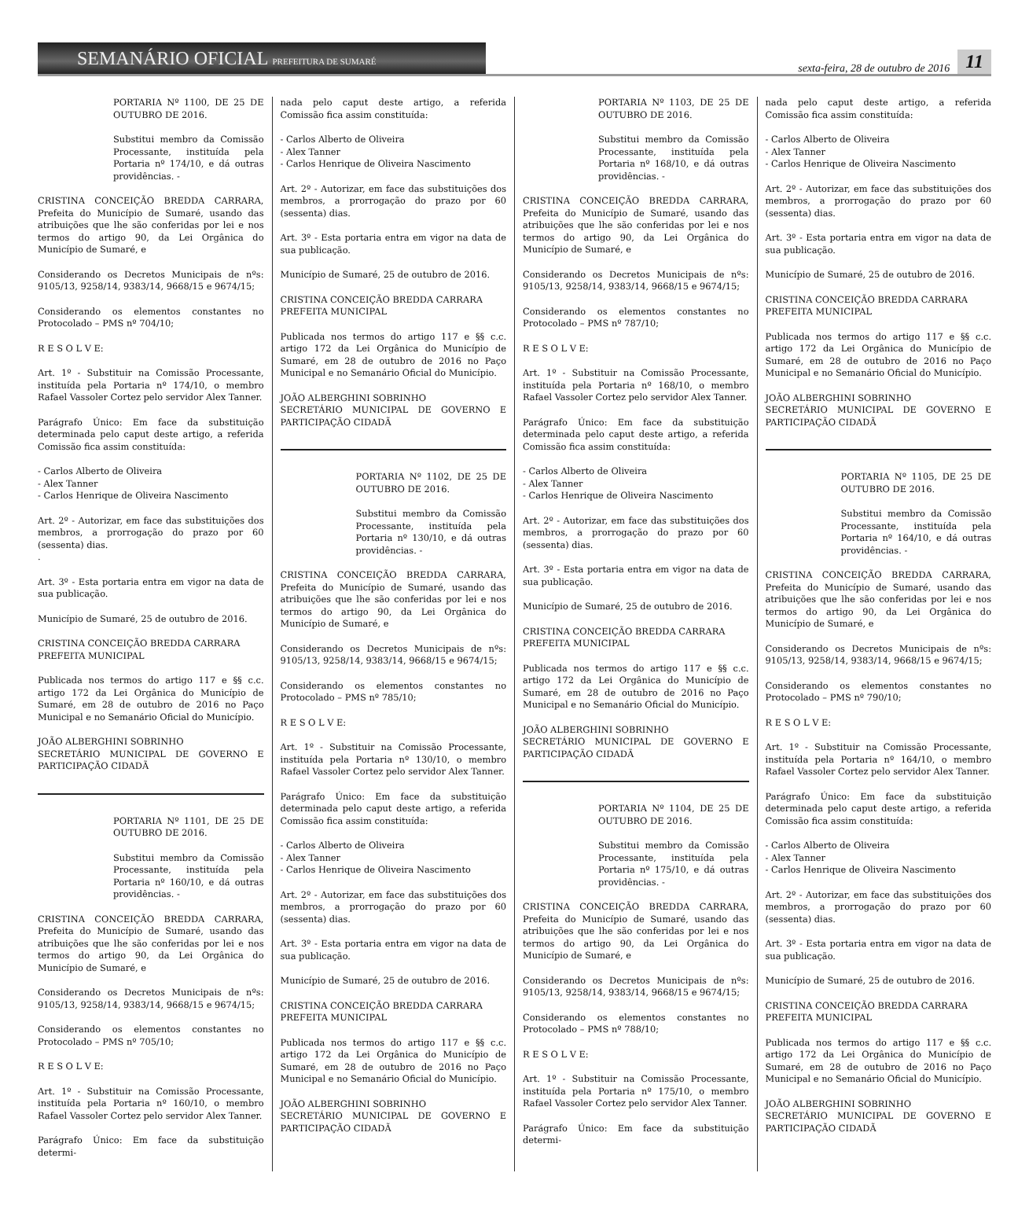SEMANÁRIO OFICIAL PREFEITURA DE SUMARÉ
sexta-feira, 28 de outubro de 2016 11
PORTARIA Nº 1100, DE 25 DE OUTUBRO DE 2016.
Substitui membro da Comissão Processante, instituída pela Portaria nº 174/10, e dá outras providências. -
CRISTINA CONCEIÇÃO BREDDA CARRARA, Prefeita do Município de Sumaré, usando das atribuições que lhe são conferidas por lei e nos termos do artigo 90, da Lei Orgânica do Município de Sumaré, e
Considerando os Decretos Municipais de nºs: 9105/13, 9258/14, 9383/14, 9668/15 e 9674/15;
Considerando os elementos constantes no Protocolado – PMS nº 704/10;
R E S O L V E:
Art. 1º - Substituir na Comissão Processante, instituída pela Portaria nº 174/10, o membro Rafael Vassoler Cortez pelo servidor Alex Tanner.
Parágrafo Único: Em face da substituição determinada pelo caput deste artigo, a referida Comissão fica assim constituída:
- Carlos Alberto de Oliveira
- Alex Tanner
- Carlos Henrique de Oliveira Nascimento
Art. 2º - Autorizar, em face das substituições dos membros, a prorrogação do prazo por 60 (sessenta) dias.
.
Art. 3º - Esta portaria entra em vigor na data de sua publicação.
Município de Sumaré, 25 de outubro de 2016.
CRISTINA CONCEIÇÃO BREDDA CARRARA
PREFEITA MUNICIPAL
Publicada nos termos do artigo 117 e §§ c.c. artigo 172 da Lei Orgânica do Município de Sumaré, em 28 de outubro de 2016 no Paço Municipal e no Semanário Oficial do Município.
JOÃO ALBERGHINI SOBRINHO
SECRETÁRIO MUNICIPAL DE GOVERNO E PARTICIPAÇÃO CIDADÃ
PORTARIA Nº 1101, DE 25 DE OUTUBRO DE 2016.
Substitui membro da Comissão Processante, instituída pela Portaria nº 160/10, e dá outras providências. -
CRISTINA CONCEIÇÃO BREDDA CARRARA, Prefeita do Município de Sumaré, usando das atribuições que lhe são conferidas por lei e nos termos do artigo 90, da Lei Orgânica do Município de Sumaré, e
Considerando os Decretos Municipais de nºs: 9105/13, 9258/14, 9383/14, 9668/15 e 9674/15;
Considerando os elementos constantes no Protocolado – PMS nº 705/10;
R E S O L V E:
Art. 1º - Substituir na Comissão Processante, instituída pela Portaria nº 160/10, o membro Rafael Vassoler Cortez pelo servidor Alex Tanner.
Parágrafo Único: Em face da substituição determi-
nada pelo caput deste artigo, a referida Comissão fica assim constituída:
- Carlos Alberto de Oliveira
- Alex Tanner
- Carlos Henrique de Oliveira Nascimento
Art. 2º - Autorizar, em face das substituições dos membros, a prorrogação do prazo por 60 (sessenta) dias.
Art. 3º - Esta portaria entra em vigor na data de sua publicação.
Município de Sumaré, 25 de outubro de 2016.
CRISTINA CONCEIÇÃO BREDDA CARRARA
PREFEITA MUNICIPAL
Publicada nos termos do artigo 117 e §§ c.c. artigo 172 da Lei Orgânica do Município de Sumaré, em 28 de outubro de 2016 no Paço Municipal e no Semanário Oficial do Município.
JOÃO ALBERGHINI SOBRINHO
SECRETÁRIO MUNICIPAL DE GOVERNO E PARTICIPAÇÃO CIDADÃ
PORTARIA Nº 1102, DE 25 DE OUTUBRO DE 2016.
Substitui membro da Comissão Processante, instituída pela Portaria nº 130/10, e dá outras providências. -
CRISTINA CONCEIÇÃO BREDDA CARRARA, Prefeita do Município de Sumaré, usando das atribuições que lhe são conferidas por lei e nos termos do artigo 90, da Lei Orgânica do Município de Sumaré, e
Considerando os Decretos Municipais de nºs: 9105/13, 9258/14, 9383/14, 9668/15 e 9674/15;
Considerando os elementos constantes no Protocolado – PMS nº 785/10;
R E S O L V E:
Art. 1º - Substituir na Comissão Processante, instituída pela Portaria nº 130/10, o membro Rafael Vassoler Cortez pelo servidor Alex Tanner.
Parágrafo Único: Em face da substituição determinada pelo caput deste artigo, a referida Comissão fica assim constituída:
- Carlos Alberto de Oliveira
- Alex Tanner
- Carlos Henrique de Oliveira Nascimento
Art. 2º - Autorizar, em face das substituições dos membros, a prorrogação do prazo por 60 (sessenta) dias.
Art. 3º - Esta portaria entra em vigor na data de sua publicação.
Município de Sumaré, 25 de outubro de 2016.
CRISTINA CONCEIÇÃO BREDDA CARRARA
PREFEITA MUNICIPAL
Publicada nos termos do artigo 117 e §§ c.c. artigo 172 da Lei Orgânica do Município de Sumaré, em 28 de outubro de 2016 no Paço Municipal e no Semanário Oficial do Município.
JOÃO ALBERGHINI SOBRINHO
SECRETÁRIO MUNICIPAL DE GOVERNO E PARTICIPAÇÃO CIDADÃ
PORTARIA Nº 1103, DE 25 DE OUTUBRO DE 2016.
Substitui membro da Comissão Processante, instituída pela Portaria nº 168/10, e dá outras providências. -
CRISTINA CONCEIÇÃO BREDDA CARRARA, Prefeita do Município de Sumaré, usando das atribuições que lhe são conferidas por lei e nos termos do artigo 90, da Lei Orgânica do Município de Sumaré, e
Considerando os Decretos Municipais de nºs: 9105/13, 9258/14, 9383/14, 9668/15 e 9674/15;
Considerando os elementos constantes no Protocolado – PMS nº 787/10;
R E S O L V E:
Art. 1º - Substituir na Comissão Processante, instituída pela Portaria nº 168/10, o membro Rafael Vassoler Cortez pelo servidor Alex Tanner.
Parágrafo Único: Em face da substituição determinada pelo caput deste artigo, a referida Comissão fica assim constituída:
- Carlos Alberto de Oliveira
- Alex Tanner
- Carlos Henrique de Oliveira Nascimento
Art. 2º - Autorizar, em face das substituições dos membros, a prorrogação do prazo por 60 (sessenta) dias.
Art. 3º - Esta portaria entra em vigor na data de sua publicação.
Município de Sumaré, 25 de outubro de 2016.
CRISTINA CONCEIÇÃO BREDDA CARRARA
PREFEITA MUNICIPAL
Publicada nos termos do artigo 117 e §§ c.c. artigo 172 da Lei Orgânica do Município de Sumaré, em 28 de outubro de 2016 no Paço Municipal e no Semanário Oficial do Município.
JOÃO ALBERGHINI SOBRINHO
SECRETÁRIO MUNICIPAL DE GOVERNO E PARTICIPAÇÃO CIDADÃ
PORTARIA Nº 1104, DE 25 DE OUTUBRO DE 2016.
Substitui membro da Comissão Processante, instituída pela Portaria nº 175/10, e dá outras providências. -
CRISTINA CONCEIÇÃO BREDDA CARRARA, Prefeita do Município de Sumaré, usando das atribuições que lhe são conferidas por lei e nos termos do artigo 90, da Lei Orgânica do Município de Sumaré, e
Considerando os Decretos Municipais de nºs: 9105/13, 9258/14, 9383/14, 9668/15 e 9674/15;
Considerando os elementos constantes no Protocolado – PMS nº 788/10;
R E S O L V E:
Art. 1º - Substituir na Comissão Processante, instituída pela Portaria nº 175/10, o membro Rafael Vassoler Cortez pelo servidor Alex Tanner.
Parágrafo Único: Em face da substituição determi-
nada pelo caput deste artigo, a referida Comissão fica assim constituída:
- Carlos Alberto de Oliveira
- Alex Tanner
- Carlos Henrique de Oliveira Nascimento
Art. 2º - Autorizar, em face das substituições dos membros, a prorrogação do prazo por 60 (sessenta) dias.
Art. 3º - Esta portaria entra em vigor na data de sua publicação.
Município de Sumaré, 25 de outubro de 2016.
CRISTINA CONCEIÇÃO BREDDA CARRARA
PREFEITA MUNICIPAL
Publicada nos termos do artigo 117 e §§ c.c. artigo 172 da Lei Orgânica do Município de Sumaré, em 28 de outubro de 2016 no Paço Municipal e no Semanário Oficial do Município.
JOÃO ALBERGHINI SOBRINHO
SECRETÁRIO MUNICIPAL DE GOVERNO E PARTICIPAÇÃO CIDADÃ
PORTARIA Nº 1105, DE 25 DE OUTUBRO DE 2016.
Substitui membro da Comissão Processante, instituída pela Portaria nº 164/10, e dá outras providências. -
CRISTINA CONCEIÇÃO BREDDA CARRARA, Prefeita do Município de Sumaré, usando das atribuições que lhe são conferidas por lei e nos termos do artigo 90, da Lei Orgânica do Município de Sumaré, e
Considerando os Decretos Municipais de nºs: 9105/13, 9258/14, 9383/14, 9668/15 e 9674/15;
Considerando os elementos constantes no Protocolado – PMS nº 790/10;
R E S O L V E:
Art. 1º - Substituir na Comissão Processante, instituída pela Portaria nº 164/10, o membro Rafael Vassoler Cortez pelo servidor Alex Tanner.
Parágrafo Único: Em face da substituição determinada pelo caput deste artigo, a referida Comissão fica assim constituída:
- Carlos Alberto de Oliveira
- Alex Tanner
- Carlos Henrique de Oliveira Nascimento
Art. 2º - Autorizar, em face das substituições dos membros, a prorrogação do prazo por 60 (sessenta) dias.
Art. 3º - Esta portaria entra em vigor na data de sua publicação.
Município de Sumaré, 25 de outubro de 2016.
CRISTINA CONCEIÇÃO BREDDA CARRARA
PREFEITA MUNICIPAL
Publicada nos termos do artigo 117 e §§ c.c. artigo 172 da Lei Orgânica do Município de Sumaré, em 28 de outubro de 2016 no Paço Municipal e no Semanário Oficial do Município.
JOÃO ALBERGHINI SOBRINHO
SECRETÁRIO MUNICIPAL DE GOVERNO E PARTICIPAÇÃO CIDADÃ